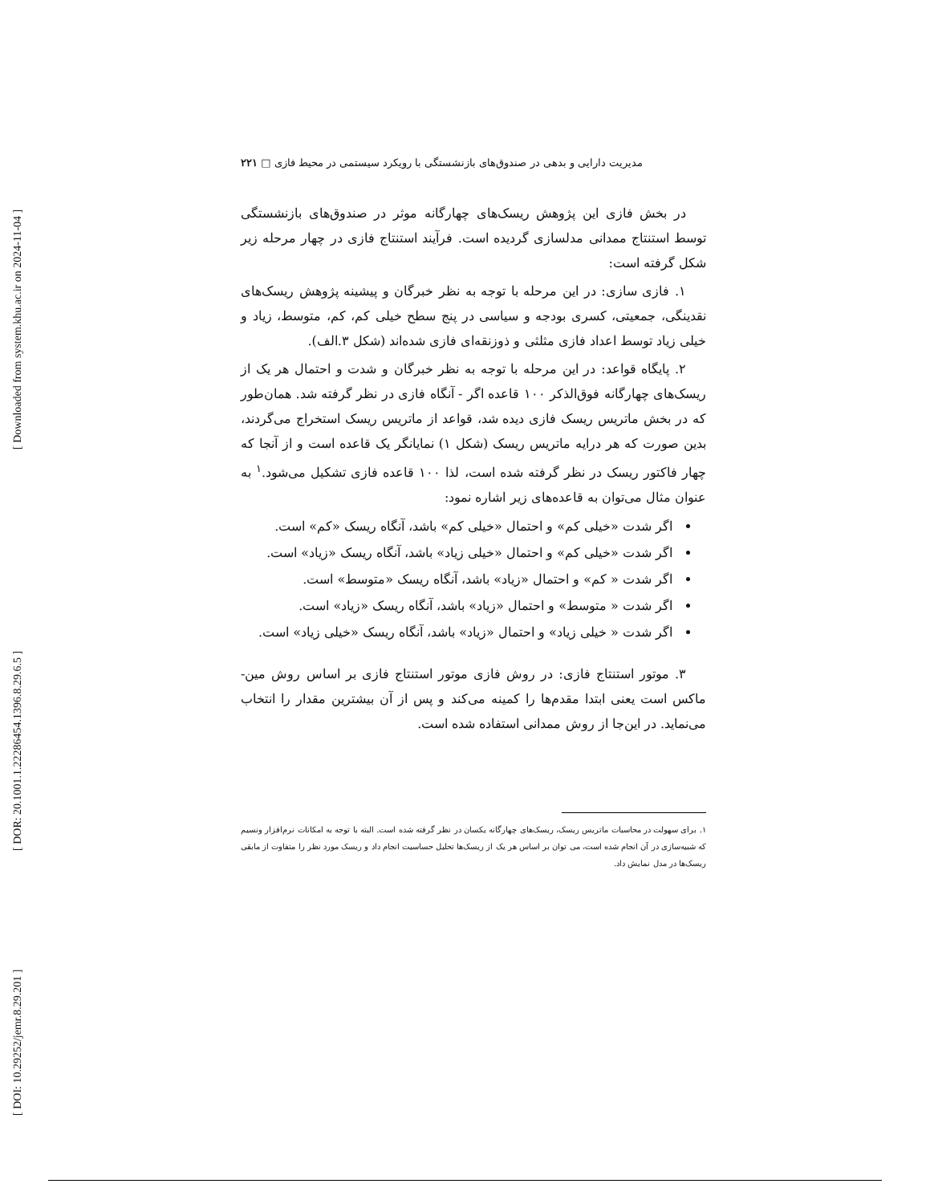[ DOI: 10.29252/jemr.8.29.201 ]
[ DOR: 20.1001.1.22286454.1396.8.29.6.5 ]
[ Downloaded from system.khu.ac.ir on 2024-11-04 ]
مدیریت دارایی و بدهی در صندوق‌های بازنشستگی با رویکرد سیستمی در محیط فازی □ ۲۲۱
در بخش فازی این پژوهش ریسک‌های چهارگانه موثر در صندوق‌های بازنشستگی توسط استنتاج ممدانی مدلسازی گردیده است. فرآیند استنتاج فازی در چهار مرحله زیر شکل گرفته است:
۱. فازی سازی: در این مرحله با توجه به نظر خبرگان و پیشینه پژوهش ریسک‌های نقدینگی، جمعیتی، کسری بودجه و سیاسی در پنج سطح خیلی کم، کم، متوسط، زیاد و خیلی زیاد توسط اعداد فازی مثلثی و ذوزنقه‌ای فازی شده‌اند (شکل ۳.الف).
۲. پایگاه قواعد: در این مرحله با توجه به نظر خبرگان و شدت و احتمال هر یک از ریسک‌های چهارگانه فوق‌الذکر ۱۰۰ قاعده اگر - آنگاه فازی در نظر گرفته شد. همان‌طور که در بخش ماتریس ریسک فازی دیده شد، قواعد از ماتریس ریسک استخراج می‌گردند، بدین صورت که هر درایه ماتریس ریسک (شکل ۱) نمایانگر یک قاعده است و از آنجا که چهار فاکتور ریسک در نظر گرفته شده است، لذا ۱۰۰ قاعده فازی تشکیل می‌شود.<sup>۱</sup> به عنوان مثال می‌توان به قاعده‌های زیر اشاره نمود:
اگر شدت «خیلی کم» و احتمال «خیلی کم» باشد، آنگاه ریسک «کم» است.
اگر شدت «خیلی کم» و احتمال «خیلی زیاد» باشد، آنگاه ریسک «زیاد» است.
اگر شدت « کم» و احتمال «زیاد» باشد، آنگاه ریسک «متوسط» است.
اگر شدت « متوسط» و احتمال «زیاد» باشد، آنگاه ریسک «زیاد» است.
اگر شدت « خیلی زیاد» و احتمال «زیاد» باشد، آنگاه ریسک «خیلی زیاد» است.
۳. موتور استنتاج فازی: در روش فازی موتور استنتاج فازی بر اساس روش مین- ماکس است یعنی ابتدا مقدم‌ها را کمینه می‌کند و پس از آن بیشترین مقدار را انتخاب می‌نماید. در این‌جا از روش ممدانی استفاده شده است.
۱. برای سهولت در محاسبات ماتریس ریسک، ریسک‌های چهارگانه یکسان در نظر گرفته شده است. البته با توجه به امکانات نرم‌افزار ونسیم که شبیه‌سازی در آن انجام شده است، می توان بر اساس هر یک از ریسک‌ها تحلیل حساسیت انجام داد و ریسک مورد نظر را متفاوت از مابقی ریسک‌ها در مدل نمایش داد.